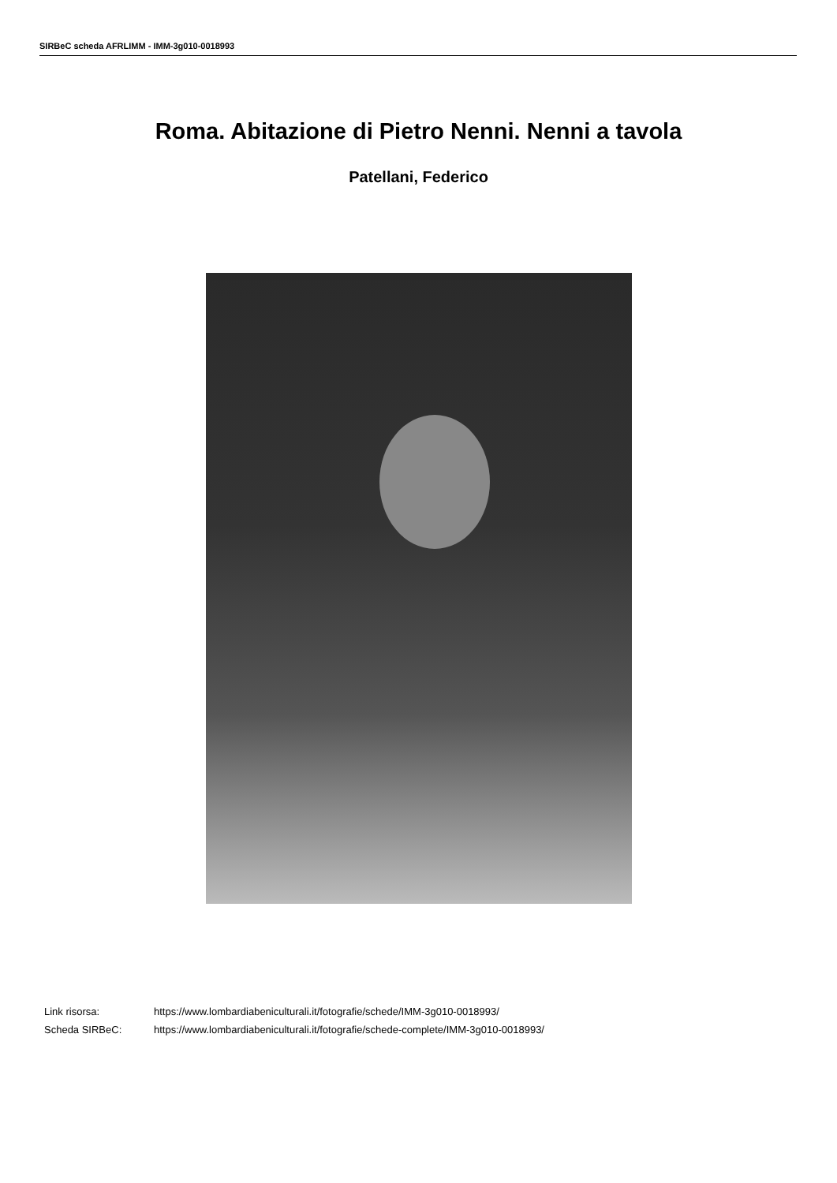SIRBeC scheda AFRLIMM - IMM-3g010-0018993
Roma. Abitazione di Pietro Nenni. Nenni a tavola
Patellani, Federico
| Link risorsa: | https://www.lombardiabeniculturali.it/fotografie/schede/IMM-3g010-0018993/ |
| Scheda SIRBeC: | https://www.lombardiabeniculturali.it/fotografie/schede-complete/IMM-3g010-0018993/ |